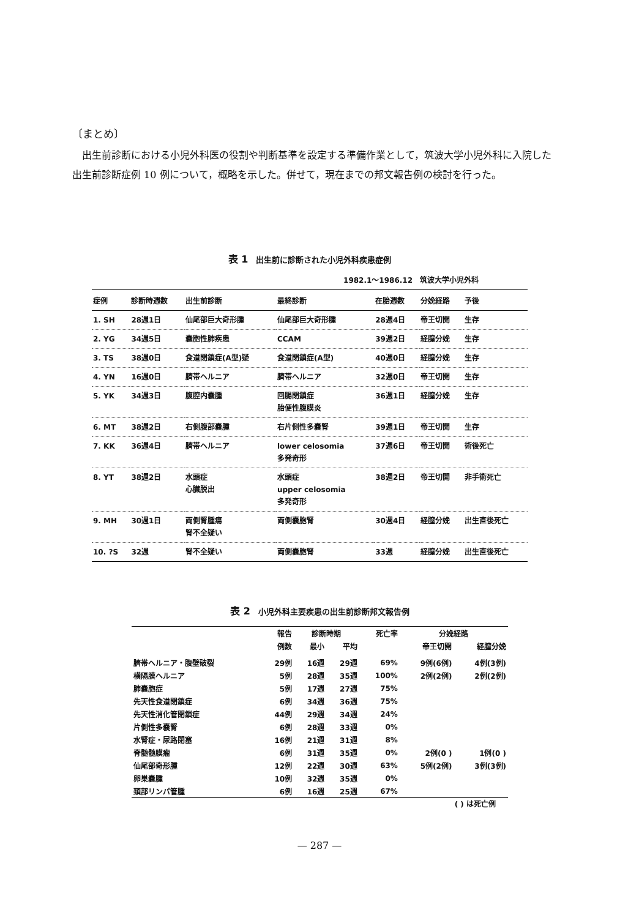〔まとめ〕
出生前診断における小児外科医の役割や判断基準を設定する準備作業として，筑波大学小児外科に入院した出生前診断症例 10 例について，概略を示した。併せて，現在までの邦文報告例の検討を行った。
表 1　出生前に診断された小児外科疾患症例
1982.1～1986.12　筑波大学小児外科
| 症例 | 診断時週数 | 出生前診断 | 最終診断 | 在胎週数 | 分娩経路 | 予後 |
| --- | --- | --- | --- | --- | --- | --- |
| 1. SH | 28週1日 | 仙尾部巨大奇形腫 | 仙尾部巨大奇形腫 | 28週4日 | 帝王切開 | 生存 |
| 2. YG | 34週5日 | 嚢胞性肺疾患 | CCAM | 39週2日 | 経膣分娩 | 生存 |
| 3. TS | 38週0日 | 食道閉鎖症(A型)疑 | 食道閉鎖症(A型) | 40週0日 | 経膣分娩 | 生存 |
| 4. YN | 16週0日 | 臍帯ヘルニア | 臍帯ヘルニア | 32週0日 | 帝王切開 | 生存 |
| 5. YK | 34週3日 | 腹腔内嚢腫 | 回腸閉鎖症 胎便性腹膜炎 | 36週1日 | 経膣分娩 | 生存 |
| 6. MT | 38週2日 | 右側腹部嚢腫 | 右片側性多嚢腎 | 39週1日 | 帝王切開 | 生存 |
| 7. KK | 36週4日 | 臍帯ヘルニア | lower celosomia 多発奇形 | 37週6日 | 帝王切開 | 術後死亡 |
| 8. YT | 38週2日 | 水頭症 心臓脱出 | 水頭症 upper celosomia 多発奇形 | 38週2日 | 帝王切開 | 非手術死亡 |
| 9. MH | 30週1日 | 両側腎腫瘍 腎不全疑い | 両側嚢胞腎 | 30週4日 | 経膣分娩 | 出生直後死亡 |
| 10. ?S | 32週 | 腎不全疑い | 両側嚢胞腎 | 33週 | 経膣分娩 | 出生直後死亡 |
表 2　小児外科主要疾患の出生前診断邦文報告例
| | 報告 | 診断時期 | | 死亡率 | 分娩経路 | |
| --- | --- | --- | --- | --- | --- | --- |
| | 例数 | 最小 | 平均 | | 帝王切開 | 経膣分娩 |
| 臍帯ヘルニア・腹壁破裂 | 29例 | 16週 | 29週 | 69% | 9例(6例) | 4例(3例) |
| 横隔膜ヘルニア | 5例 | 28週 | 35週 | 100% | 2例(2例) | 2例(2例) |
| 肺嚢胞症 | 5例 | 17週 | 27週 | 75% | | |
| 先天性食道閉鎖症 | 6例 | 34週 | 36週 | 75% | | |
| 先天性消化管閉鎖症 | 44例 | 29週 | 34週 | 24% | | |
| 片側性多嚢腎 | 6例 | 28週 | 33週 | 0% | | |
| 水腎症・尿路閉塞 | 16例 | 21週 | 31週 | 8% | | |
| 脊髄髄膜瘤 | 6例 | 31週 | 35週 | 0% | 2例(0 ) | 1例(0 ) |
| 仙尾部奇形腫 | 12例 | 22週 | 30週 | 63% | 5例(2例) | 3例(3例) |
| 卵巣嚢腫 | 10例 | 32週 | 35週 | 0% | | |
| 頚部リンパ管腫 | 6例 | 16週 | 25週 | 67% | | |
( ) は死亡例
— 287 —